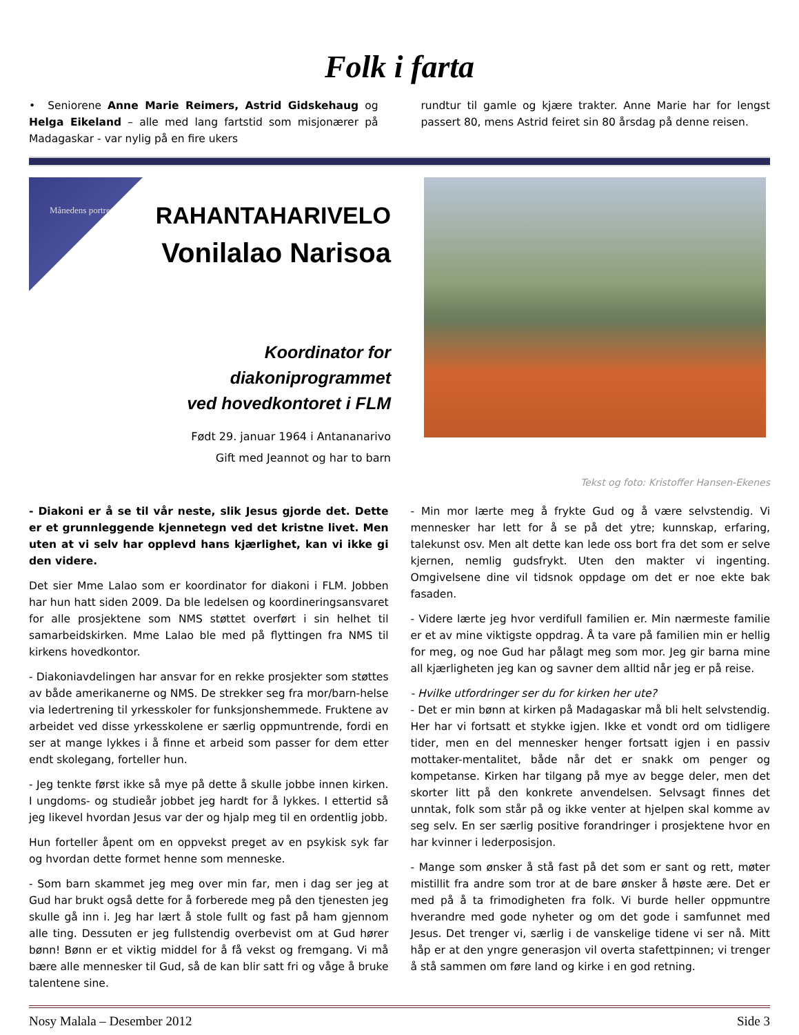Folk i farta
• Seniorene Anne Marie Reimers, Astrid Gidskehaug og Helga Eikeland – alle med lang fartstid som misjonærer på Madagaskar - var nylig på en fire ukers
rundtur til gamle og kjære trakter. Anne Marie har for lengst passert 80, mens Astrid feiret sin 80 årsdag på denne reisen.
Månedens portrett
RAHANTAHARIVELO
Vonilalao Narisoa
Koordinator for
diakoniprogrammet
ved hovedkontoret i FLM
Født 29. januar 1964 i Antananarivo
Gift med Jeannot og har to barn
Tekst og foto: Kristoffer Hansen-Ekenes
- Diakoni er å se til vår neste, slik Jesus gjorde det. Dette er et grunnleggende kjennetegn ved det kristne livet. Men uten at vi selv har opplevd hans kjærlighet, kan vi ikke gi den videre.
Det sier Mme Lalao som er koordinator for diakoni i FLM. Jobben har hun hatt siden 2009. Da ble ledelsen og koordineringsansvaret for alle prosjektene som NMS støttet overført i sin helhet til samarbeidskirken. Mme Lalao ble med på flyttingen fra NMS til kirkens hovedkontor.
- Diakoniavdelingen har ansvar for en rekke prosjekter som støttes av både amerikanerne og NMS. De strekker seg fra mor/barn-helse via ledertrening til yrkesskoler for funksjonshemmede. Fruktene av arbeidet ved disse yrkesskolene er særlig oppmuntrende, fordi en ser at mange lykkes i å finne et arbeid som passer for dem etter endt skolegang, forteller hun.
- Jeg tenkte først ikke så mye på dette å skulle jobbe innen kirken. I ungdoms- og studieår jobbet jeg hardt for å lykkes. I ettertid så jeg likevel hvordan Jesus var der og hjalp meg til en ordentlig jobb.
Hun forteller åpent om en oppvekst preget av en psykisk syk far og hvordan dette formet henne som menneske.
- Som barn skammet jeg meg over min far, men i dag ser jeg at Gud har brukt også dette for å forberede meg på den tjenesten jeg skulle gå inn i. Jeg har lært å stole fullt og fast på ham gjennom alle ting. Dessuten er jeg fullstendig overbevist om at Gud hører bønn! Bønn er et viktig middel for å få vekst og fremgang. Vi må bære alle mennesker til Gud, så de kan blir satt fri og våge å bruke talentene sine.
- Min mor lærte meg å frykte Gud og å være selvstendig. Vi mennesker har lett for å se på det ytre; kunnskap, erfaring, talekunst osv. Men alt dette kan lede oss bort fra det som er selve kjernen, nemlig gudsfrykt. Uten den makter vi ingenting. Omgivelsene dine vil tidsnok oppdage om det er noe ekte bak fasaden.
- Videre lærte jeg hvor verdifull familien er. Min nærmeste familie er et av mine viktigste oppdrag. Å ta vare på familien min er hellig for meg, og noe Gud har pålagt meg som mor. Jeg gir barna mine all kjærligheten jeg kan og savner dem alltid når jeg er på reise.
- Hvilke utfordringer ser du for kirken her ute?
- Det er min bønn at kirken på Madagaskar må bli helt selvstendig. Her har vi fortsatt et stykke igjen. Ikke et vondt ord om tidligere tider, men en del mennesker henger fortsatt igjen i en passiv mottaker-mentalitet, både når det er snakk om penger og kompetanse. Kirken har tilgang på mye av begge deler, men det skorter litt på den konkrete anvendelsen. Selvsagt finnes det unntak, folk som står på og ikke venter at hjelpen skal komme av seg selv. En ser særlig positive forandringer i prosjektene hvor en har kvinner i lederposisjon.
- Mange som ønsker å stå fast på det som er sant og rett, møter mistillit fra andre som tror at de bare ønsker å høste ære. Det er med på å ta frimodigheten fra folk. Vi burde heller oppmuntre hverandre med gode nyheter og om det gode i samfunnet med Jesus. Det trenger vi, særlig i de vanskelige tidene vi ser nå. Mitt håp er at den yngre generasjon vil overta stafettpinnen; vi trenger å stå sammen om føre land og kirke i en god retning.
Nosy Malala – Desember 2012 Side 3